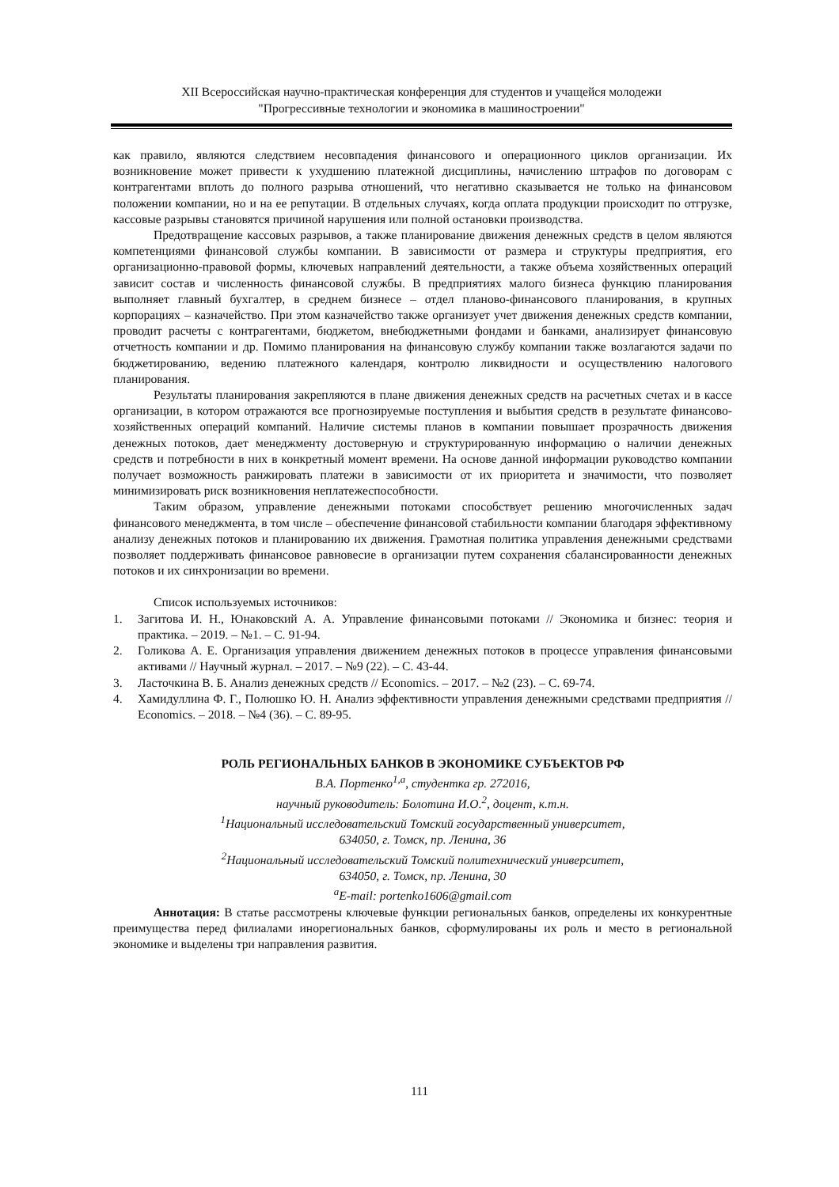XII Всероссийская научно-практическая конференция для студентов и учащейся молодежи
"Прогрессивные технологии и экономика в машиностроении"
как правило, являются следствием несовпадения финансового и операционного циклов организации. Их возникновение может привести к ухудшению платежной дисциплины, начислению штрафов по договорам с контрагентами вплоть до полного разрыва отношений, что негативно сказывается не только на финансовом положении компании, но и на ее репутации. В отдельных случаях, когда оплата продукции происходит по отгрузке, кассовые разрывы становятся причиной нарушения или полной остановки производства.
Предотвращение кассовых разрывов, а также планирование движения денежных средств в целом являются компетенциями финансовой службы компании. В зависимости от размера и структуры предприятия, его организационно-правовой формы, ключевых направлений деятельности, а также объема хозяйственных операций зависит состав и численность финансовой службы. В предприятиях малого бизнеса функцию планирования выполняет главный бухгалтер, в среднем бизнесе – отдел планово-финансового планирования, в крупных корпорациях – казначейство. При этом казначейство также организует учет движения денежных средств компании, проводит расчеты с контрагентами, бюджетом, внебюджетными фондами и банками, анализирует финансовую отчетность компании и др. Помимо планирования на финансовую службу компании также возлагаются задачи по бюджетированию, ведению платежного календаря, контролю ликвидности и осуществлению налогового планирования.
Результаты планирования закрепляются в плане движения денежных средств на расчетных счетах и в кассе организации, в котором отражаются все прогнозируемые поступления и выбытия средств в результате финансово-хозяйственных операций компаний. Наличие системы планов в компании повышает прозрачность движения денежных потоков, дает менеджменту достоверную и структурированную информацию о наличии денежных средств и потребности в них в конкретный момент времени. На основе данной информации руководство компании получает возможность ранжировать платежи в зависимости от их приоритета и значимости, что позволяет минимизировать риск возникновения неплатежеспособности.
Таким образом, управление денежными потоками способствует решению многочисленных задач финансового менеджмента, в том числе – обеспечение финансовой стабильности компании благодаря эффективному анализу денежных потоков и планированию их движения. Грамотная политика управления денежными средствами позволяет поддерживать финансовое равновесие в организации путем сохранения сбалансированности денежных потоков и их синхронизации во времени.
Список используемых источников:
1. Загитова И. Н., Юнаковский А. А. Управление финансовыми потоками // Экономика и бизнес: теория и практика. – 2019. – №1. – С. 91-94.
2. Голикова А. Е. Организация управления движением денежных потоков в процессе управления финансовыми активами // Научный журнал. – 2017. – №9 (22). – С. 43-44.
3. Ласточкина В. Б. Анализ денежных средств // Economics. – 2017. – №2 (23). – С. 69-74.
4. Хамидуллина Ф. Г., Полюшко Ю. Н. Анализ эффективности управления денежными средствами предприятия // Economics. – 2018. – №4 (36). – С. 89-95.
РОЛЬ РЕГИОНАЛЬНЫХ БАНКОВ В ЭКОНОМИКЕ СУБЪЕКТОВ РФ
В.А. Портенко<sup>1,a</sup>, студентка гр. 272016,
научный руководитель: Болотина И.О.<sup>2</sup>, доцент, к.т.н.
<sup>1</sup> Национальный исследовательский Томский государственный университет,
634050, г. Томск, пр. Ленина, 36
<sup>2</sup> Национальный исследовательский Томский политехнический университет,
634050, г. Томск, пр. Ленина, 30
<sup>a</sup> E-mail: portenko1606@gmail.com
Аннотация: В статье рассмотрены ключевые функции региональных банков, определены их конкурентные преимущества перед филиалами инорегиональных банков, сформулированы их роль и место в региональной экономике и выделены три направления развития.
111